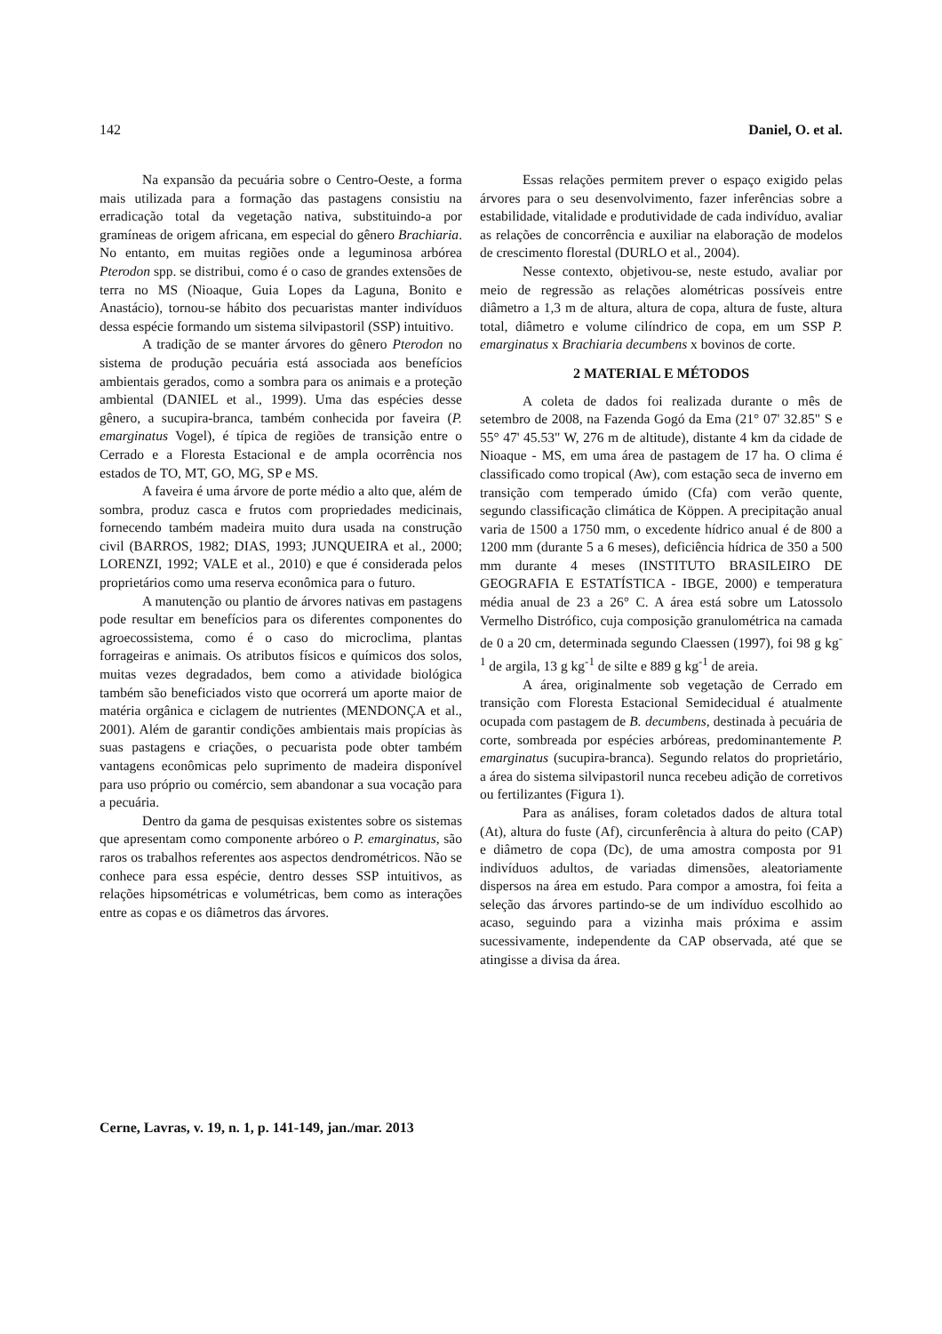142 Daniel, O. et al.
Na expansão da pecuária sobre o Centro-Oeste, a forma mais utilizada para a formação das pastagens consistiu na erradicação total da vegetação nativa, substituindo-a por gramíneas de origem africana, em especial do gênero Brachiaria. No entanto, em muitas regiões onde a leguminosa arbórea Pterodon spp. se distribui, como é o caso de grandes extensões de terra no MS (Nioaque, Guia Lopes da Laguna, Bonito e Anastácio), tornou-se hábito dos pecuaristas manter indivíduos dessa espécie formando um sistema silvipastoril (SSP) intuitivo.
A tradição de se manter árvores do gênero Pterodon no sistema de produção pecuária está associada aos benefícios ambientais gerados, como a sombra para os animais e a proteção ambiental (DANIEL et al., 1999). Uma das espécies desse gênero, a sucupira-branca, também conhecida por faveira (P. emarginatus Vogel), é típica de regiões de transição entre o Cerrado e a Floresta Estacional e de ampla ocorrência nos estados de TO, MT, GO, MG, SP e MS.
A faveira é uma árvore de porte médio a alto que, além de sombra, produz casca e frutos com propriedades medicinais, fornecendo também madeira muito dura usada na construção civil (BARROS, 1982; DIAS, 1993; JUNQUEIRA et al., 2000; LORENZI, 1992; VALE et al., 2010) e que é considerada pelos proprietários como uma reserva econômica para o futuro.
A manutenção ou plantio de árvores nativas em pastagens pode resultar em benefícios para os diferentes componentes do agroecossistema, como é o caso do microclima, plantas forrageiras e animais. Os atributos físicos e químicos dos solos, muitas vezes degradados, bem como a atividade biológica também são beneficiados visto que ocorrerá um aporte maior de matéria orgânica e ciclagem de nutrientes (MENDONÇA et al., 2001). Além de garantir condições ambientais mais propícias às suas pastagens e criações, o pecuarista pode obter também vantagens econômicas pelo suprimento de madeira disponível para uso próprio ou comércio, sem abandonar a sua vocação para a pecuária.
Dentro da gama de pesquisas existentes sobre os sistemas que apresentam como componente arbóreo o P. emarginatus, são raros os trabalhos referentes aos aspectos dendrométricos. Não se conhece para essa espécie, dentro desses SSP intuitivos, as relações hipsométricas e volumétricas, bem como as interações entre as copas e os diâmetros das árvores.
Essas relações permitem prever o espaço exigido pelas árvores para o seu desenvolvimento, fazer inferências sobre a estabilidade, vitalidade e produtividade de cada indivíduo, avaliar as relações de concorrência e auxiliar na elaboração de modelos de crescimento florestal (DURLO et al., 2004).
Nesse contexto, objetivou-se, neste estudo, avaliar por meio de regressão as relações alométricas possíveis entre diâmetro a 1,3 m de altura, altura de copa, altura de fuste, altura total, diâmetro e volume cilíndrico de copa, em um SSP P. emarginatus x Brachiaria decumbens x bovinos de corte.
2 MATERIAL E MÉTODOS
A coleta de dados foi realizada durante o mês de setembro de 2008, na Fazenda Gogó da Ema (21° 07' 32.85" S e 55° 47' 45.53" W, 276 m de altitude), distante 4 km da cidade de Nioaque - MS, em uma área de pastagem de 17 ha. O clima é classificado como tropical (Aw), com estação seca de inverno em transição com temperado úmido (Cfa) com verão quente, segundo classificação climática de Köppen. A precipitação anual varia de 1500 a 1750 mm, o excedente hídrico anual é de 800 a 1200 mm (durante 5 a 6 meses), deficiência hídrica de 350 a 500 mm durante 4 meses (INSTITUTO BRASILEIRO DE GEOGRAFIA E ESTATÍSTICA - IBGE, 2000) e temperatura média anual de 23 a 26° C. A área está sobre um Latossolo Vermelho Distrófico, cuja composição granulométrica na camada de 0 a 20 cm, determinada segundo Claessen (1997), foi 98 g kg<sup>-1</sup> de argila, 13 g kg<sup>-1</sup> de silte e 889 g kg<sup>-1</sup> de areia.
A área, originalmente sob vegetação de Cerrado em transição com Floresta Estacional Semidecidual é atualmente ocupada com pastagem de B. decumbens, destinada à pecuária de corte, sombreada por espécies arbóreas, predominantemente P. emarginatus (sucupira-branca). Segundo relatos do proprietário, a área do sistema silvipastoril nunca recebeu adição de corretivos ou fertilizantes (Figura 1).
Para as análises, foram coletados dados de altura total (At), altura do fuste (Af), circunferência à altura do peito (CAP) e diâmetro de copa (Dc), de uma amostra composta por 91 indivíduos adultos, de variadas dimensões, aleatoriamente dispersos na área em estudo. Para compor a amostra, foi feita a seleção das árvores partindo-se de um indivíduo escolhido ao acaso, seguindo para a vizinha mais próxima e assim sucessivamente, independente da CAP observada, até que se atingisse a divisa da área.
Cerne, Lavras, v. 19, n. 1, p. 141-149, jan./mar. 2013